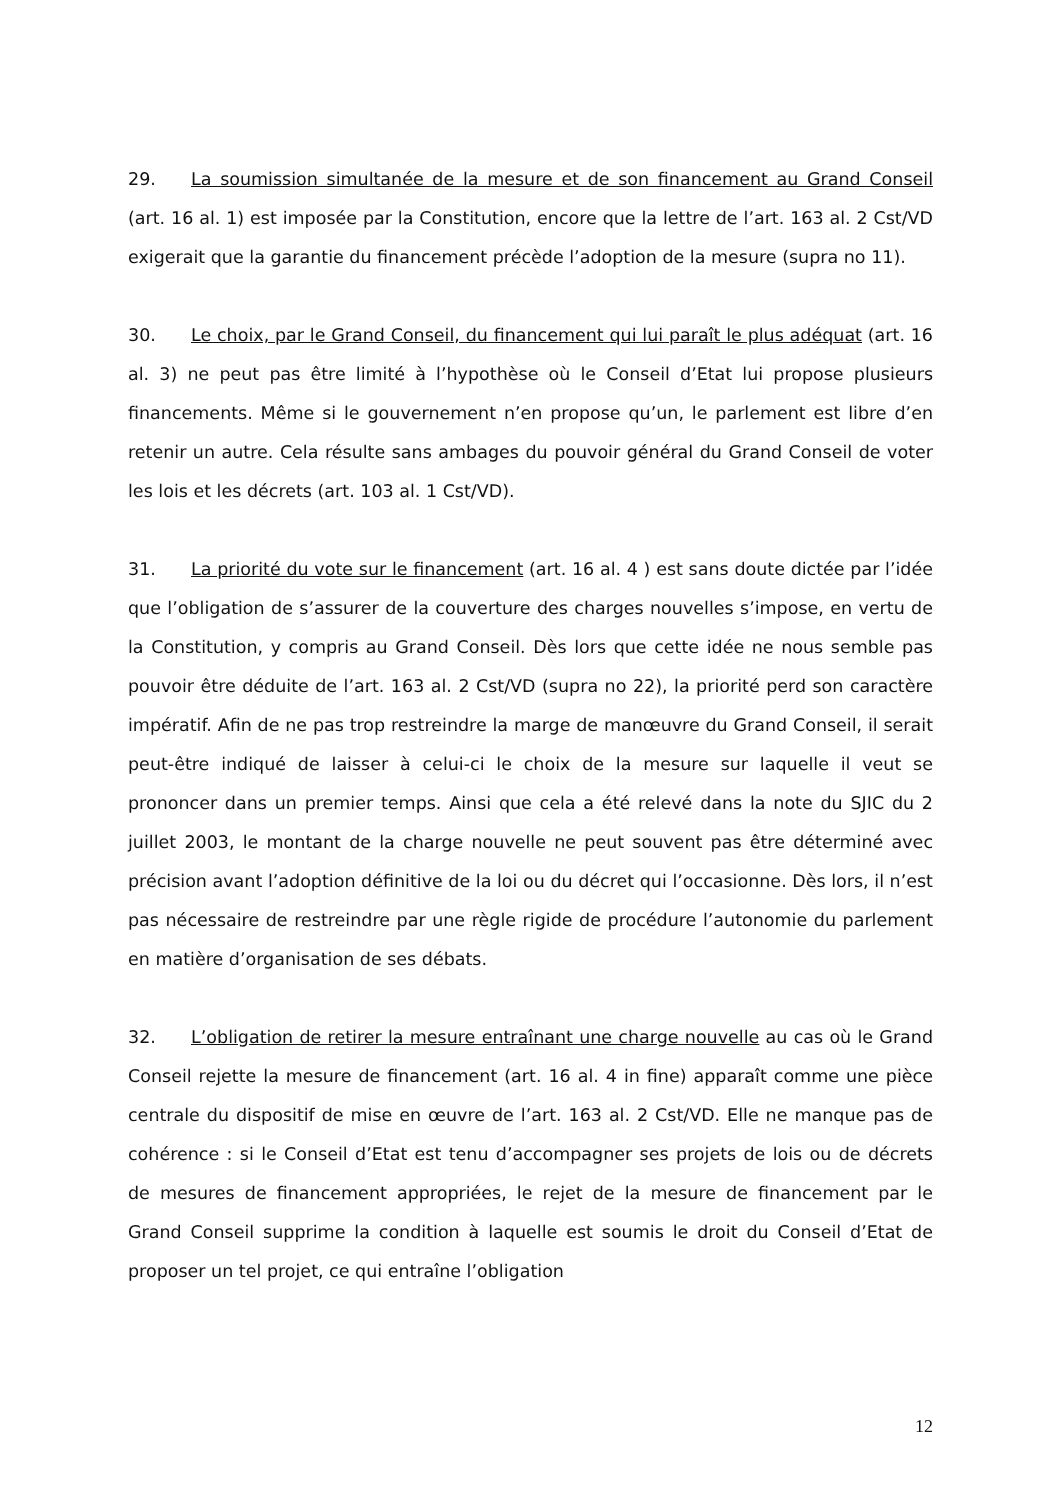29. La soumission simultanée de la mesure et de son financement au Grand Conseil (art. 16 al. 1) est imposée par la Constitution, encore que la lettre de l’art. 163 al. 2 Cst/VD exigerait que la garantie du financement précède l’adoption de la mesure (supra no 11).
30. Le choix, par le Grand Conseil, du financement qui lui paraît le plus adéquat (art. 16 al. 3) ne peut pas être limité à l’hypothèse où le Conseil d’Etat lui propose plusieurs financements. Même si le gouvernement n’en propose qu’un, le parlement est libre d’en retenir un autre. Cela résulte sans ambages du pouvoir général du Grand Conseil de voter les lois et les décrets (art. 103 al. 1 Cst/VD).
31. La priorité du vote sur le financement (art. 16 al. 4 ) est sans doute dictée par l’idée que l’obligation de s’assurer de la couverture des charges nouvelles s’impose, en vertu de la Constitution, y compris au Grand Conseil. Dès lors que cette idée ne nous semble pas pouvoir être déduite de l’art. 163 al. 2 Cst/VD (supra no 22), la priorité perd son caractère impératif. Afin de ne pas trop restreindre la marge de manœuvre du Grand Conseil, il serait peut-être indiqué de laisser à celui-ci le choix de la mesure sur laquelle il veut se prononcer dans un premier temps. Ainsi que cela a été relevé dans la note du SJIC du 2 juillet 2003, le montant de la charge nouvelle ne peut souvent pas être déterminé avec précision avant l’adoption définitive de la loi ou du décret qui l’occasionne. Dès lors, il n’est pas nécessaire de restreindre par une règle rigide de procédure l’autonomie du parlement en matière d’organisation de ses débats.
32. L’obligation de retirer la mesure entraînant une charge nouvelle au cas où le Grand Conseil rejette la mesure de financement (art. 16 al. 4 in fine) apparaît comme une pièce centrale du dispositif de mise en œuvre de l’art. 163 al. 2 Cst/VD. Elle ne manque pas de cohérence : si le Conseil d’Etat est tenu d’accompagner ses projets de lois ou de décrets de mesures de financement appropriées, le rejet de la mesure de financement par le Grand Conseil supprime la condition à laquelle est soumis le droit du Conseil d’Etat de proposer un tel projet, ce qui entraîne l’obligation
12